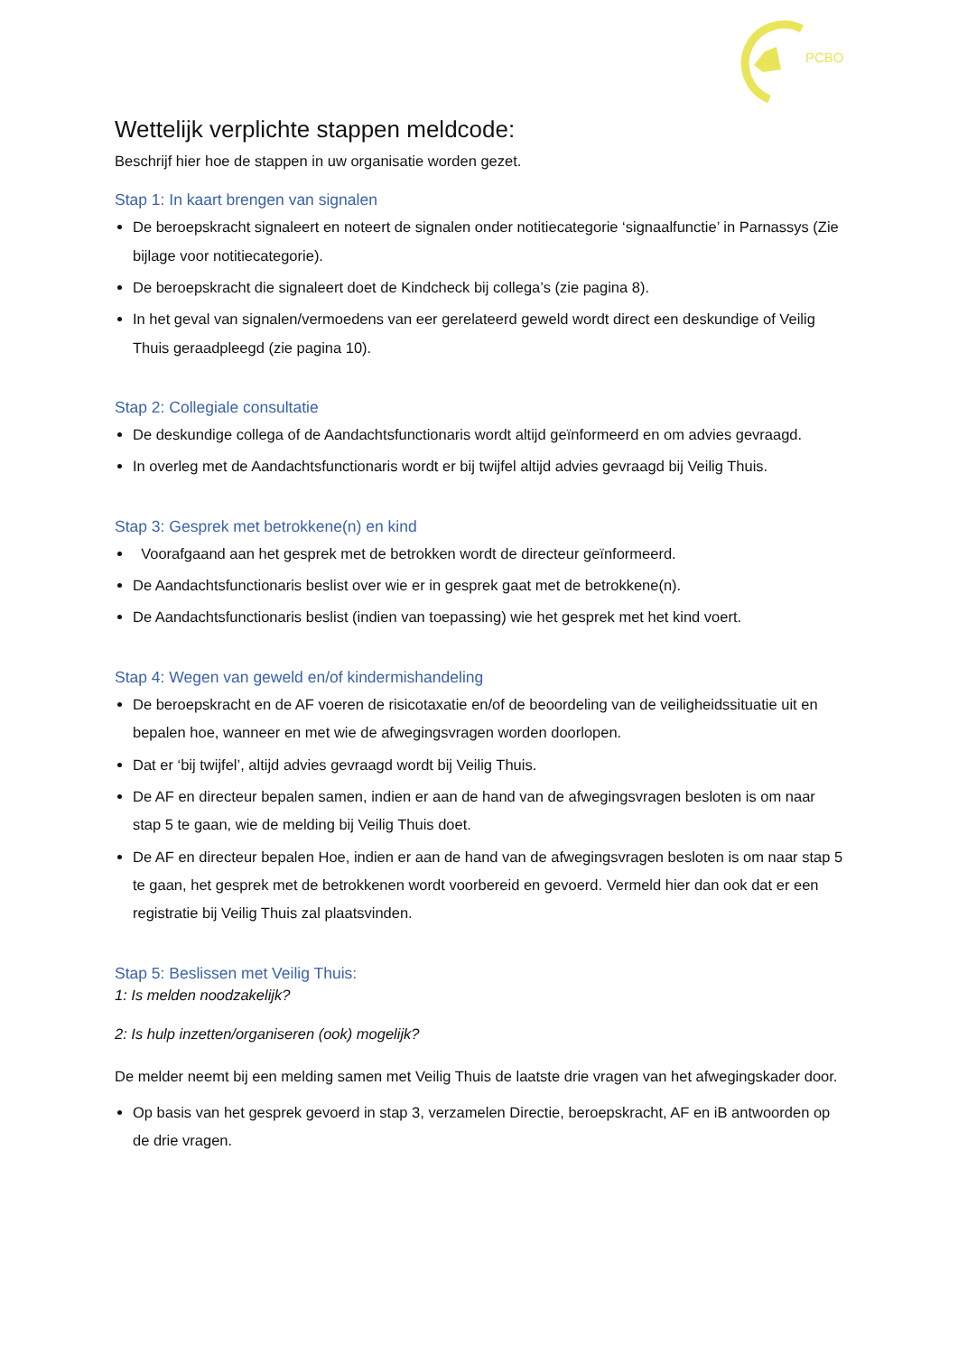PCBO
Wettelijk verplichte stappen meldcode:
Beschrijf hier hoe de stappen in uw organisatie worden gezet.
Stap 1: In kaart brengen van signalen
De beroepskracht signaleert en noteert de signalen onder notitiecategorie ‘signaalfunctie’ in Parnassys (Zie bijlage voor notitiecategorie).
De beroepskracht die signaleert doet de Kindcheck bij collega’s (zie pagina 8).
In het geval van signalen/vermoedens van eer gerelateerd geweld wordt direct een deskundige of Veilig Thuis geraadpleegd (zie pagina 10).
Stap 2: Collegiale consultatie
De deskundige collega of de Aandachtsfunctionaris wordt altijd geïnformeerd en om advies gevraagd.
In overleg met de Aandachtsfunctionaris wordt er bij twijfel altijd advies gevraagd bij Veilig Thuis.
Stap 3: Gesprek met betrokkene(n) en kind
Voorafgaand aan het gesprek met de betrokken wordt de directeur geïnformeerd.
De Aandachtsfunctionaris beslist over wie er in gesprek gaat met de betrokkene(n).
De Aandachtsfunctionaris beslist (indien van toepassing) wie het gesprek met het kind voert.
Stap 4: Wegen van geweld en/of kindermishandeling
De beroepskracht en de AF voeren de risicotaxatie en/of de beoordeling van de veiligheidssituatie uit en bepalen hoe, wanneer en met wie de afwegingsvragen worden doorlopen.
Dat er ‘bij twijfel’, altijd advies gevraagd wordt bij Veilig Thuis.
De AF en directeur bepalen samen, indien er aan de hand van de afwegingsvragen besloten is om naar stap 5 te gaan, wie de melding bij Veilig Thuis doet.
De AF en directeur bepalen Hoe, indien er aan de hand van de afwegingsvragen besloten is om naar stap 5 te gaan, het gesprek met de betrokkenen wordt voorbereid en gevoerd. Vermeld hier dan ook dat er een registratie bij Veilig Thuis zal plaatsvinden.
Stap 5: Beslissen met Veilig Thuis:
1: Is melden noodzakelijk?
2: Is hulp inzetten/organiseren (ook) mogelijk?
De melder neemt bij een melding samen met Veilig Thuis de laatste drie vragen van het afwegingskader door.
Op basis van het gesprek gevoerd in stap 3, verzamelen Directie, beroepskracht, AF en iB antwoorden op de drie vragen.